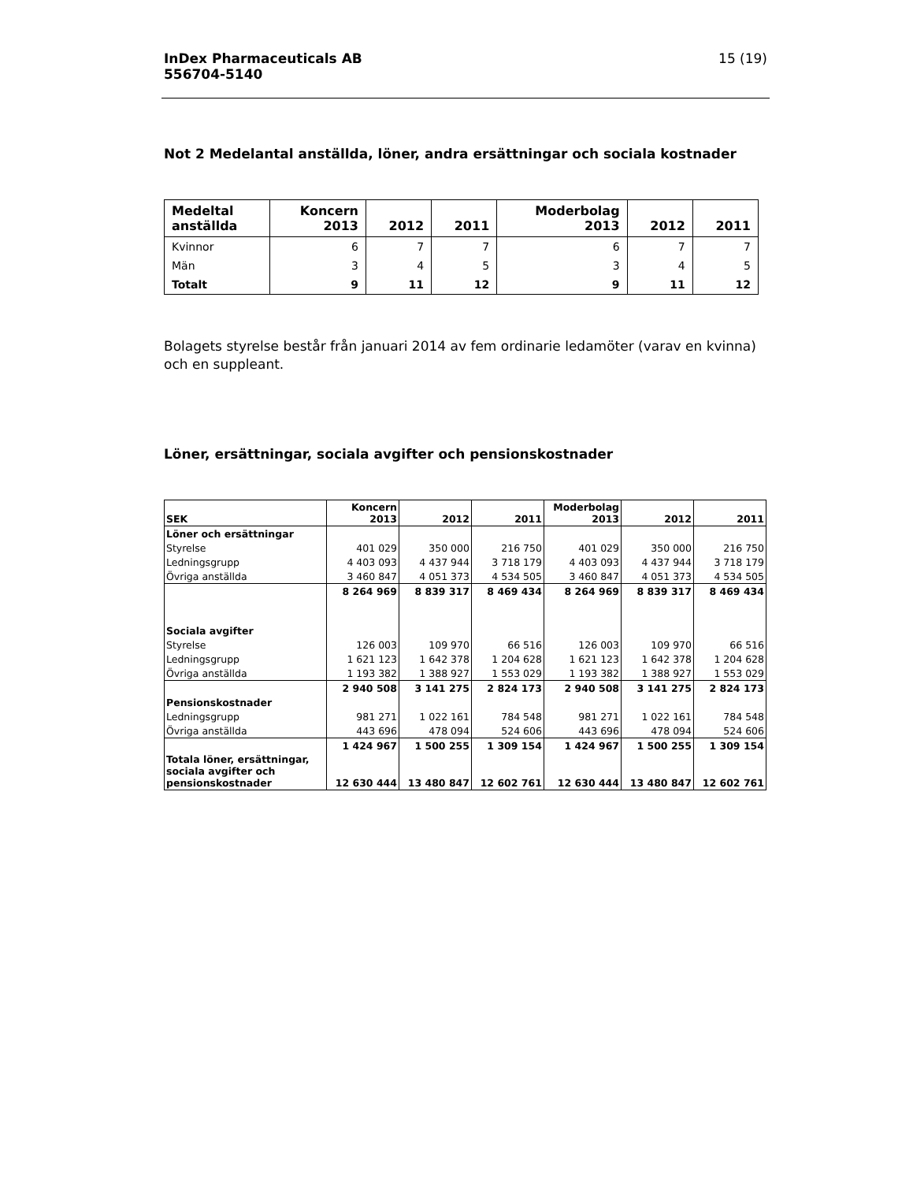InDex Pharmaceuticals AB
556704-5140
15 (19)
Not 2 Medelantal anställda, löner, andra ersättningar och sociala kostnader
| Medeltal anställda | Koncern 2013 | 2012 | 2011 | Moderbolag 2013 | 2012 | 2011 |
| --- | --- | --- | --- | --- | --- | --- |
| Kvinnor | 6 | 7 | 7 | 6 | 7 | 7 |
| Män | 3 | 4 | 5 | 3 | 4 | 5 |
| Totalt | 9 | 11 | 12 | 9 | 11 | 12 |
Bolagets styrelse består från januari 2014 av fem ordinarie ledamöter (varav en kvinna) och en suppleant.
Löner, ersättningar, sociala avgifter och pensionskostnader
| SEK | Koncern 2013 | 2012 | 2011 | Moderbolag 2013 | 2012 | 2011 |
| --- | --- | --- | --- | --- | --- | --- |
| Löner och ersättningar | | | | | | |
| Styrelse | 401 029 | 350 000 | 216 750 | 401 029 | 350 000 | 216 750 |
| Ledningsgrupp | 4 403 093 | 4 437 944 | 3 718 179 | 4 403 093 | 4 437 944 | 3 718 179 |
| Övriga anställda | 3 460 847 | 4 051 373 | 4 534 505 | 3 460 847 | 4 051 373 | 4 534 505 |
| | 8 264 969 | 8 839 317 | 8 469 434 | 8 264 969 | 8 839 317 | 8 469 434 |
| Sociala avgifter | | | | | | |
| Styrelse | 126 003 | 109 970 | 66 516 | 126 003 | 109 970 | 66 516 |
| Ledningsgrupp | 1 621 123 | 1 642 378 | 1 204 628 | 1 621 123 | 1 642 378 | 1 204 628 |
| Övriga anställda | 1 193 382 | 1 388 927 | 1 553 029 | 1 193 382 | 1 388 927 | 1 553 029 |
| | 2 940 508 | 3 141 275 | 2 824 173 | 2 940 508 | 3 141 275 | 2 824 173 |
| Pensionskostnader | | | | | | |
| Ledningsgrupp | 981 271 | 1 022 161 | 784 548 | 981 271 | 1 022 161 | 784 548 |
| Övriga anställda | 443 696 | 478 094 | 524 606 | 443 696 | 478 094 | 524 606 |
| | 1 424 967 | 1 500 255 | 1 309 154 | 1 424 967 | 1 500 255 | 1 309 154 |
| Totala löner, ersättningar, sociala avgifter och pensionskostnader | 12 630 444 | 13 480 847 | 12 602 761 | 12 630 444 | 13 480 847 | 12 602 761 |